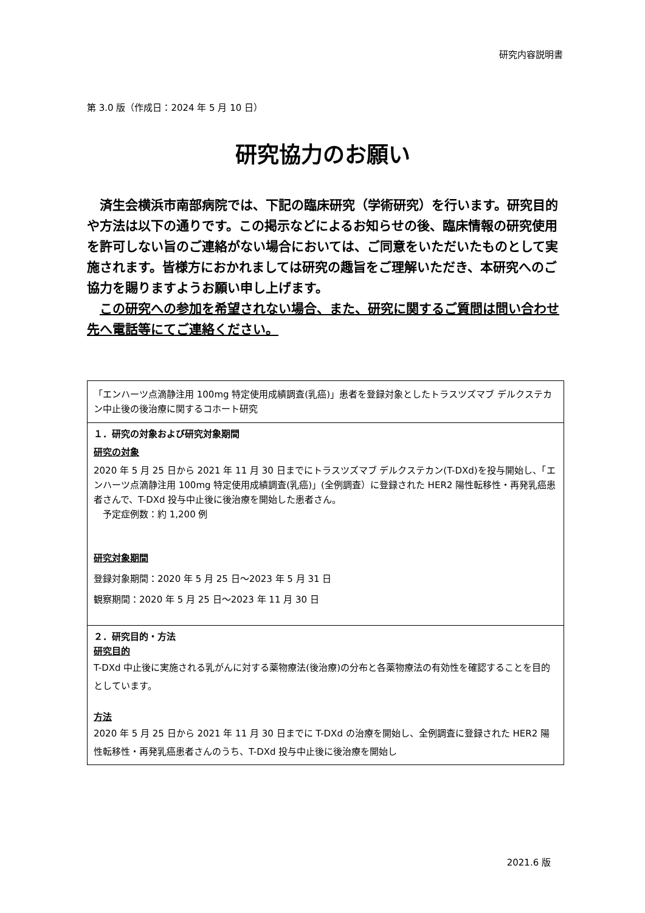研究内容説明書
第 3.0 版（作成日：2024 年 5 月 10 日）
研究協力のお願い
済生会横浜市南部病院では、下記の臨床研究（学術研究）を行います。研究目的や方法は以下の通りです。この掲示などによるお知らせの後、臨床情報の研究使用を許可しない旨のご連絡がない場合においては、ご同意をいただいたものとして実施されます。皆様方におかれましては研究の趣旨をご理解いただき、本研究へのご協力を賜りますようお願い申し上げます。
この研究への参加を希望されない場合、また、研究に関するご質問は問い合わせ先へ電話等にてご連絡ください。
| 「エンハーツ点滴静注用 100mg 特定使用成績調査(乳癌)」患者を登録対象としたトラスツズマブ デルクステカン中止後の後治療に関するコホート研究 |
| １．研究の対象および研究対象期間 研究の対象 2020 年 5 月 25 日から 2021 年 11 月 30 日までにトラスツズマブ デルクステカン(T-DXd)を投与開始し、「エンハーツ点滴静注用 100mg 特定使用成績調査(乳癌)」(全例調査）に登録された HER2 陽性転移性・再発乳癌患者さんで、T-DXd 投与中止後に後治療を開始した患者さん。 予定症例数：約 1,200 例 研究対象期間 登録対象期間：2020 年 5 月 25 日～2023 年 5 月 31 日 観察期間：2020 年 5 月 25 日～2023 年 11 月 30 日 |
| ２．研究目的・方法 研究目的 T-DXd 中止後に実施される乳がんに対する薬物療法(後治療)の分布と各薬物療法の有効性を確認することを目的としています。 方法 2020 年 5 月 25 日から 2021 年 11 月 30 日までに T-DXd の治療を開始し、全例調査に登録された HER2 陽性転移性・再発乳癌患者さんのうち、T-DXd 投与中止後に後治療を開始し |
2021.6 版